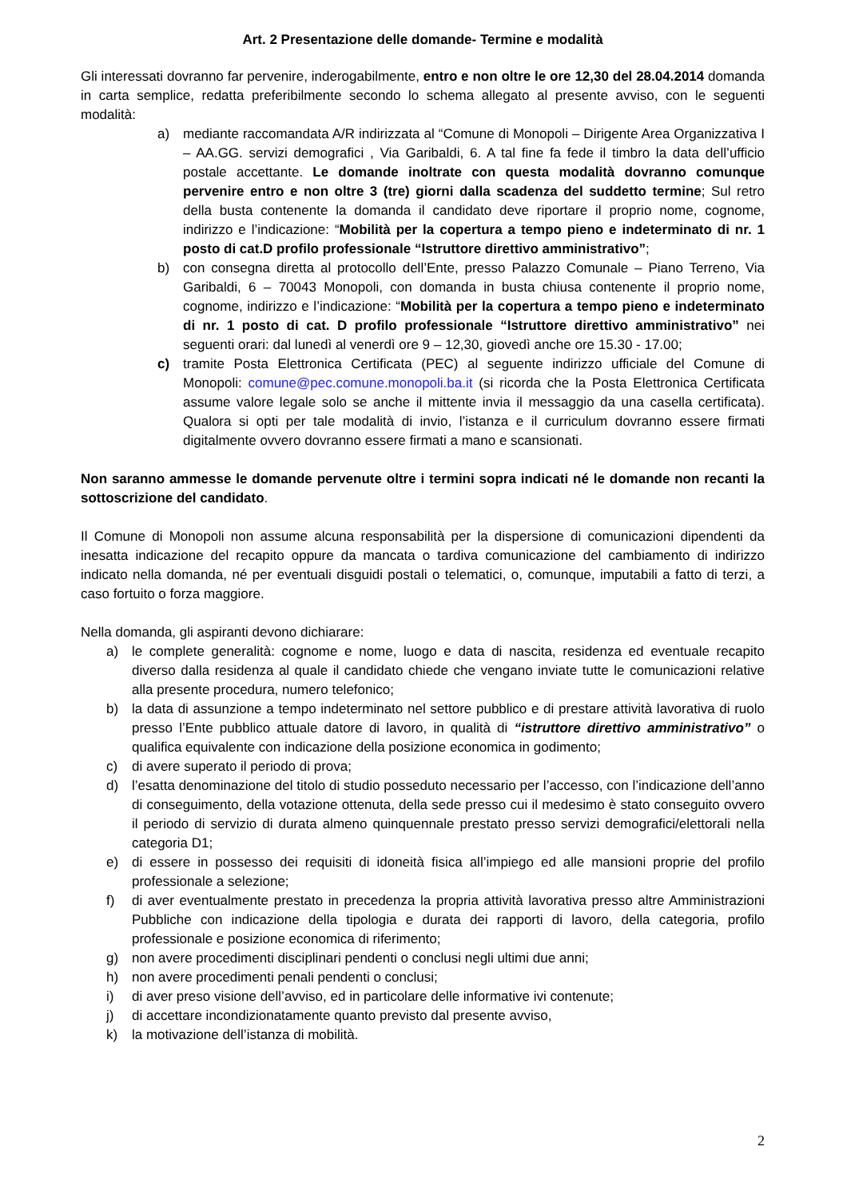Art. 2 Presentazione delle domande- Termine e modalità
Gli interessati dovranno far pervenire, inderogabilmente, entro e non oltre le ore 12,30 del 28.04.2014 domanda in carta semplice, redatta preferibilmente secondo lo schema allegato al presente avviso, con le seguenti modalità:
a) mediante raccomandata A/R indirizzata al “Comune di Monopoli – Dirigente Area Organizzativa I – AA.GG. servizi demografici , Via Garibaldi, 6. A tal fine fa fede il timbro la data dell’ufficio postale accettante. Le domande inoltrate con questa modalità dovranno comunque pervenire entro e non oltre 3 (tre) giorni dalla scadenza del suddetto termine; Sul retro della busta contenente la domanda il candidato deve riportare il proprio nome, cognome, indirizzo e l’indicazione: “Mobilità per la copertura a tempo pieno e indeterminato di nr. 1 posto di cat.D profilo professionale “Istruttore direttivo amministrativo”;
b) con consegna diretta al protocollo dell’Ente, presso Palazzo Comunale – Piano Terreno, Via Garibaldi, 6 – 70043 Monopoli, con domanda in busta chiusa contenente il proprio nome, cognome, indirizzo e l’indicazione: “Mobilità per la copertura a tempo pieno e indeterminato di nr. 1 posto di cat. D profilo professionale “Istruttore direttivo amministrativo” nei seguenti orari: dal lunedì al venerdì ore 9 – 12,30, giovedì anche ore 15.30 - 17.00;
c) tramite Posta Elettronica Certificata (PEC) al seguente indirizzo ufficiale del Comune di Monopoli: comune@pec.comune.monopoli.ba.it (si ricorda che la Posta Elettronica Certificata assume valore legale solo se anche il mittente invia il messaggio da una casella certificata). Qualora si opti per tale modalità di invio, l’istanza e il curriculum dovranno essere firmati digitalmente ovvero dovranno essere firmati a mano e scansionati.
Non saranno ammesse le domande pervenute oltre i termini sopra indicati né le domande non recanti la sottoscrizione del candidato.
Il Comune di Monopoli non assume alcuna responsabilità per la dispersione di comunicazioni dipendenti da inesatta indicazione del recapito oppure da mancata o tardiva comunicazione del cambiamento di indirizzo indicato nella domanda, né per eventuali disguidi postali o telematici, o, comunque, imputabili a fatto di terzi, a caso fortuito o forza maggiore.
Nella domanda, gli aspiranti devono dichiarare:
a) le complete generalità: cognome e nome, luogo e data di nascita, residenza ed eventuale recapito diverso dalla residenza al quale il candidato chiede che vengano inviate tutte le comunicazioni relative alla presente procedura, numero telefonico;
b) la data di assunzione a tempo indeterminato nel settore pubblico e di prestare attività lavorativa di ruolo presso l’Ente pubblico attuale datore di lavoro, in qualità di “istruttore direttivo amministrativo” o qualifica equivalente con indicazione della posizione economica in godimento;
c) di avere superato il periodo di prova;
d) l’esatta denominazione del titolo di studio posseduto necessario per l’accesso, con l’indicazione dell’anno di conseguimento, della votazione ottenuta, della sede presso cui il medesimo è stato conseguito ovvero il periodo di servizio di durata almeno quinquennale prestato presso servizi demografici/elettorali nella categoria D1;
e) di essere in possesso dei requisiti di idoneità fisica all’impiego ed alle mansioni proprie del profilo professionale a selezione;
f) di aver eventualmente prestato in precedenza la propria attività lavorativa presso altre Amministrazioni Pubbliche con indicazione della tipologia e durata dei rapporti di lavoro, della categoria, profilo professionale e posizione economica di riferimento;
g) non avere procedimenti disciplinari pendenti o conclusi negli ultimi due anni;
h) non avere procedimenti penali pendenti o conclusi;
i) di aver preso visione dell’avviso, ed in particolare delle informative ivi contenute;
j) di accettare incondizionatamente quanto previsto dal presente avviso,
k) la motivazione dell’istanza di mobilità.
2